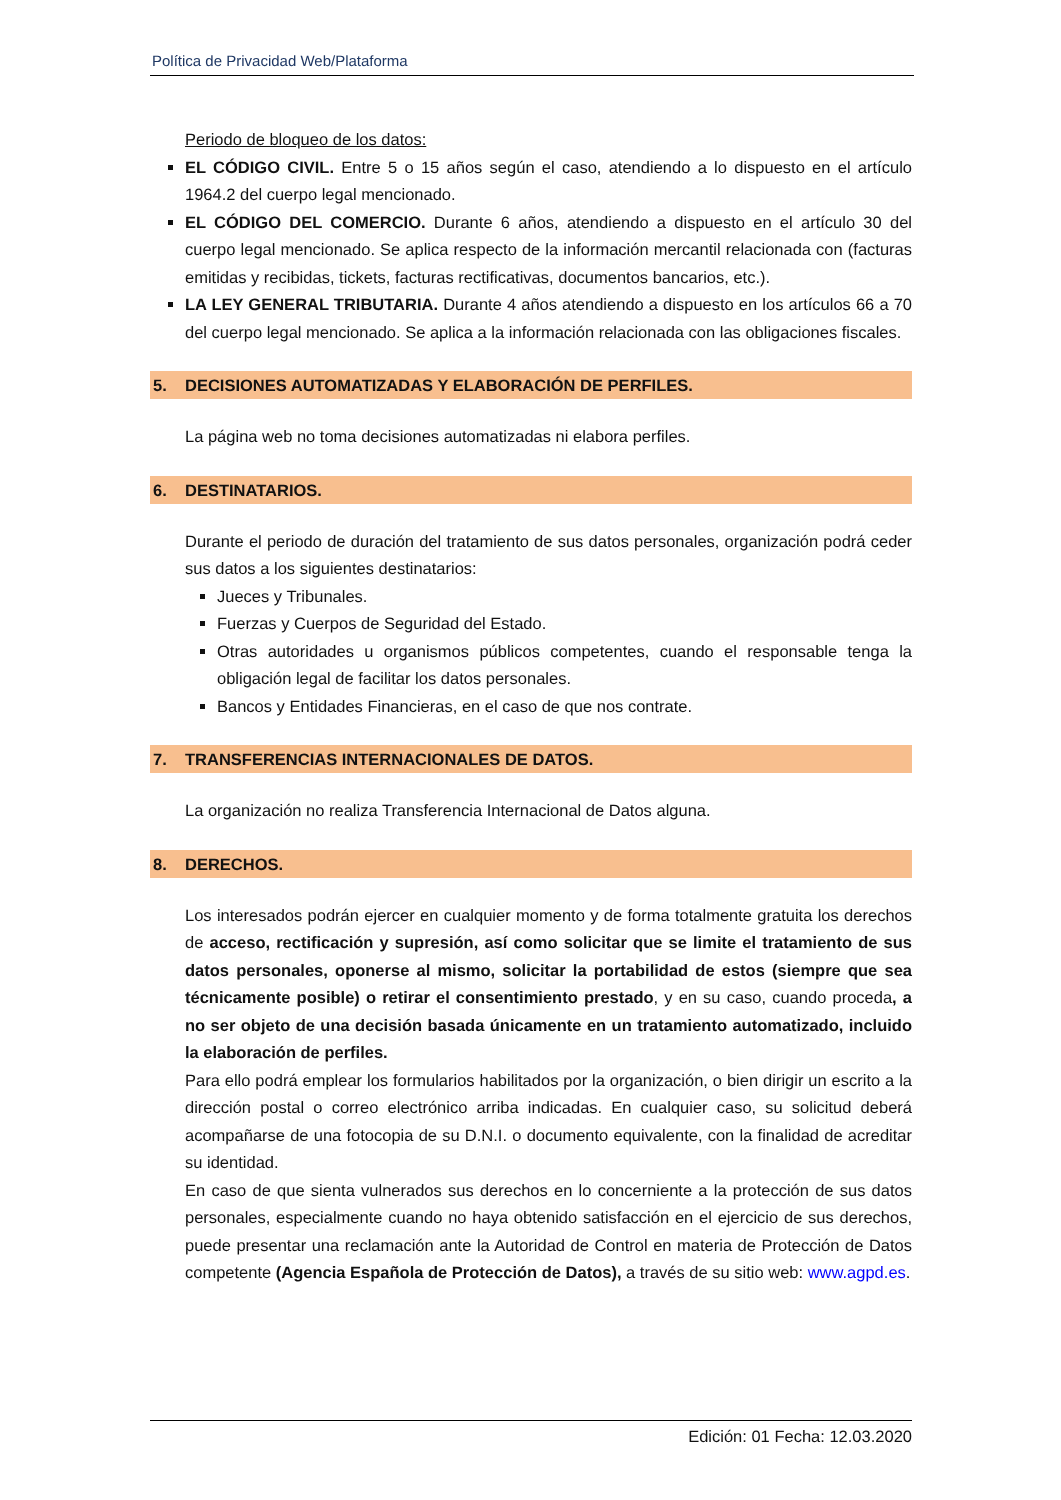Política de Privacidad Web/Plataforma
Periodo de bloqueo de los datos:
EL CÓDIGO CIVIL. Entre 5 o 15 años según el caso, atendiendo a lo dispuesto en el artículo 1964.2 del cuerpo legal mencionado.
EL CÓDIGO DEL COMERCIO. Durante 6 años, atendiendo a dispuesto en el artículo 30 del cuerpo legal mencionado. Se aplica respecto de la información mercantil relacionada con (facturas emitidas y recibidas, tickets, facturas rectificativas, documentos bancarios, etc.).
LA LEY GENERAL TRIBUTARIA. Durante 4 años atendiendo a dispuesto en los artículos 66 a 70 del cuerpo legal mencionado. Se aplica a la información relacionada con las obligaciones fiscales.
5. DECISIONES AUTOMATIZADAS Y ELABORACIÓN DE PERFILES.
La página web no toma decisiones automatizadas ni elabora perfiles.
6. DESTINATARIOS.
Durante el periodo de duración del tratamiento de sus datos personales, organización podrá ceder sus datos a los siguientes destinatarios:
Jueces y Tribunales.
Fuerzas y Cuerpos de Seguridad del Estado.
Otras autoridades u organismos públicos competentes, cuando el responsable tenga la obligación legal de facilitar los datos personales.
Bancos y Entidades Financieras, en el caso de que nos contrate.
7. TRANSFERENCIAS INTERNACIONALES DE DATOS.
La organización no realiza Transferencia Internacional de Datos alguna.
8. DERECHOS.
Los interesados podrán ejercer en cualquier momento y de forma totalmente gratuita los derechos de acceso, rectificación y supresión, así como solicitar que se limite el tratamiento de sus datos personales, oponerse al mismo, solicitar la portabilidad de estos (siempre que sea técnicamente posible) o retirar el consentimiento prestado, y en su caso, cuando proceda, a no ser objeto de una decisión basada únicamente en un tratamiento automatizado, incluido la elaboración de perfiles.
Para ello podrá emplear los formularios habilitados por la organización, o bien dirigir un escrito a la dirección postal o correo electrónico arriba indicadas. En cualquier caso, su solicitud deberá acompañarse de una fotocopia de su D.N.I. o documento equivalente, con la finalidad de acreditar su identidad.
En caso de que sienta vulnerados sus derechos en lo concerniente a la protección de sus datos personales, especialmente cuando no haya obtenido satisfacción en el ejercicio de sus derechos, puede presentar una reclamación ante la Autoridad de Control en materia de Protección de Datos competente (Agencia Española de Protección de Datos), a través de su sitio web: www.agpd.es.
Edición: 01 Fecha: 12.03.2020